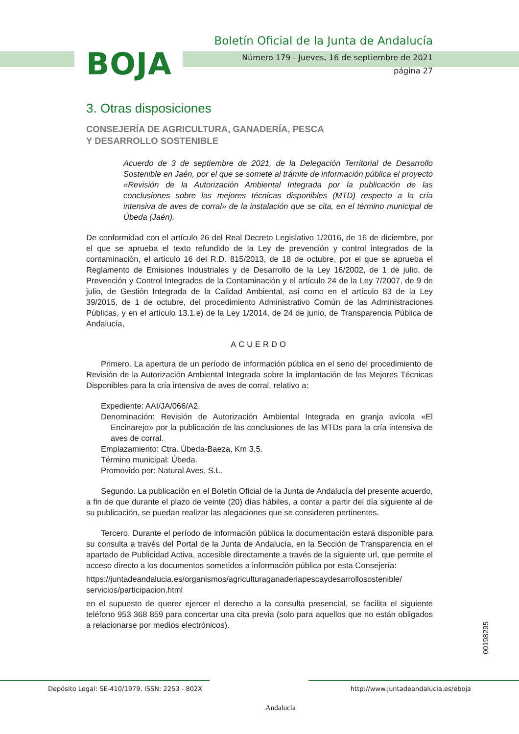BOJA
Boletín Oficial de la Junta de Andalucía
Número 179 - Jueves, 16 de septiembre de 2021
página 27
3. Otras disposiciones
CONSEJERÍA DE AGRICULTURA, GANADERÍA, PESCA
Y DESARROLLO SOSTENIBLE
Acuerdo de 3 de septiembre de 2021, de la Delegación Territorial de Desarrollo Sostenible en Jaén, por el que se somete al trámite de información pública el proyecto «Revisión de la Autorización Ambiental Integrada por la publicación de las conclusiones sobre las mejores técnicas disponibles (MTD) respecto a la cría intensiva de aves de corral» de la instalación que se cita, en el término municipal de Úbeda (Jaén).
De conformidad con el artículo 26 del Real Decreto Legislativo 1/2016, de 16 de diciembre, por el que se aprueba el texto refundido de la Ley de prevención y control integrados de la contaminación, el artículo 16 del R.D. 815/2013, de 18 de octubre, por el que se aprueba el Reglamento de Emisiones Industriales y de Desarrollo de la Ley 16/2002, de 1 de julio, de Prevención y Control Integrados de la Contaminación y el artículo 24 de la Ley 7/2007, de 9 de julio, de Gestión Integrada de la Calidad Ambiental, así como en el artículo 83 de la Ley 39/2015, de 1 de octubre, del procedimiento Administrativo Común de las Administraciones Públicas, y en el artículo 13.1.e) de la Ley 1/2014, de 24 de junio, de Transparencia Pública de Andalucía,
ACUERDO
Primero. La apertura de un período de información pública en el seno del procedimiento de Revisión de la Autorización Ambiental Integrada sobre la implantación de las Mejores Técnicas Disponibles para la cría intensiva de aves de corral, relativo a:
Expediente: AAI/JA/066/A2.
Denominación: Revisión de Autorización Ambiental Integrada en granja avícola «El Encinarejo» por la publicación de las conclusiones de las MTDs para la cría intensiva de aves de corral.
Emplazamiento: Ctra. Úbeda-Baeza, Km 3,5.
Término municipal: Úbeda.
Promovido por: Natural Aves, S.L.
Segundo. La publicación en el Boletín Oficial de la Junta de Andalucía del presente acuerdo, a fin de que durante el plazo de veinte (20) días hábiles, a contar a partir del día siguiente al de su publicación, se puedan realizar las alegaciones que se consideren pertinentes.
Tercero. Durante el período de información pública la documentación estará disponible para su consulta a través del Portal de la Junta de Andalucía, en la Sección de Transparencia en el apartado de Publicidad Activa, accesible directamente a través de la siguiente url, que permite el acceso directo a los documentos sometidos a información pública por esta Consejería:
https://juntadeandalucia.es/organismos/agriculturaganaderiapescaydesarrollosostenible/ servicios/participacion.html
en el supuesto de querer ejercer el derecho a la consulta presencial, se facilita el siguiente teléfono 953 368 859 para concertar una cita previa (solo para aquellos que no están obligados a relacionarse por medios electrónicos).
00198295
Depósito Legal: SE-410/1979. ISSN: 2253 - 802X
Andalucía
http://www.juntadeandalucia.es/eboja